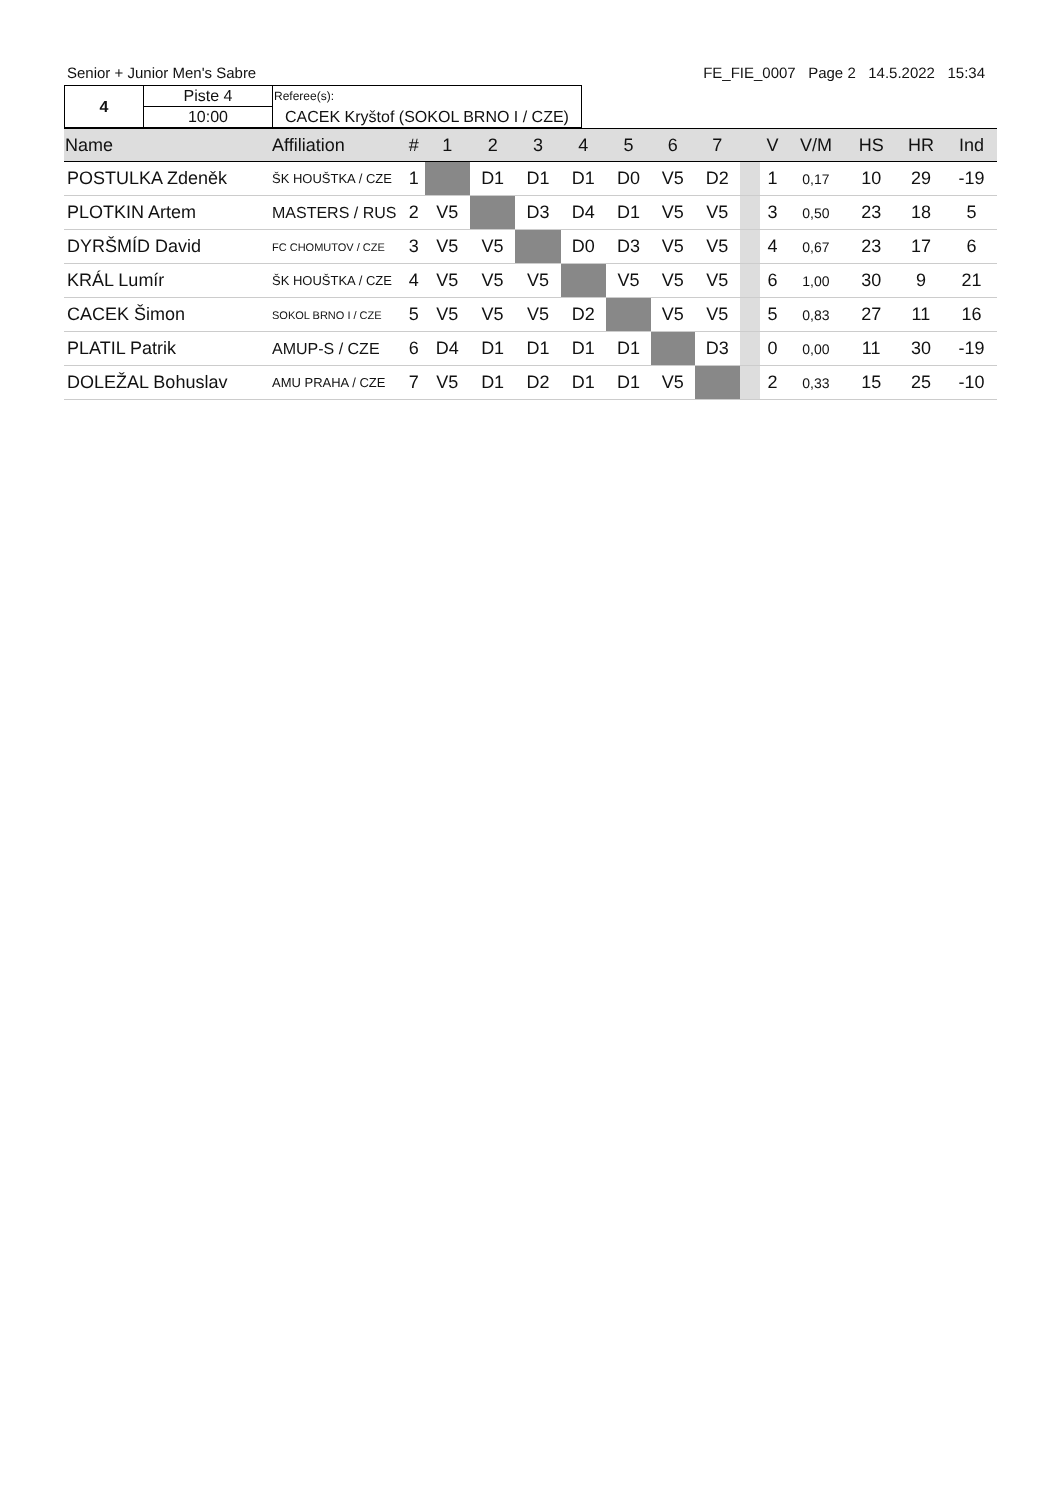Senior + Junior Men's Sabre FE_FIE_0007 Page 2 14.5.2022 15:34
| 4 | Piste 4 | Referee(s): |
| | 10:00 | CACEK Kryštof (SOKOL BRNO I / CZE) |
| Name | Affiliation | # | 1 | 2 | 3 | 4 | 5 | 6 | 7 | | V | V/M | HS | HR | Ind |
| --- | --- | --- | --- | --- | --- | --- | --- | --- | --- | --- | --- | --- | --- | --- | --- |
| POSTULKA Zdeněk | ŠK HOUŠTKA / CZE | 1 | | D1 | D1 | D1 | D0 | V5 | D2 | | 1 | 0,17 | 10 | 29 | -19 |
| PLOTKIN Artem | MASTERS / RUS | 2 | V5 | | D3 | D4 | D1 | V5 | V5 | | 3 | 0,50 | 23 | 18 | 5 |
| DYRŠMÍD David | FC CHOMUTOV / CZE | 3 | V5 | V5 | | D0 | D3 | V5 | V5 | | 4 | 0,67 | 23 | 17 | 6 |
| KRÁL Lumír | ŠK HOUŠTKA / CZE | 4 | V5 | V5 | V5 | | V5 | V5 | V5 | | 6 | 1,00 | 30 | 9 | 21 |
| CACEK Šimon | SOKOL BRNO I / CZE | 5 | V5 | V5 | V5 | D2 | | V5 | V5 | | 5 | 0,83 | 27 | 11 | 16 |
| PLATIL Patrik | AMUP-S / CZE | 6 | D4 | D1 | D1 | D1 | D1 | | D3 | | 0 | 0,00 | 11 | 30 | -19 |
| DOLEŽAL Bohuslav | AMU PRAHA / CZE | 7 | V5 | D1 | D2 | D1 | D1 | V5 | | | 2 | 0,33 | 15 | 25 | -10 |